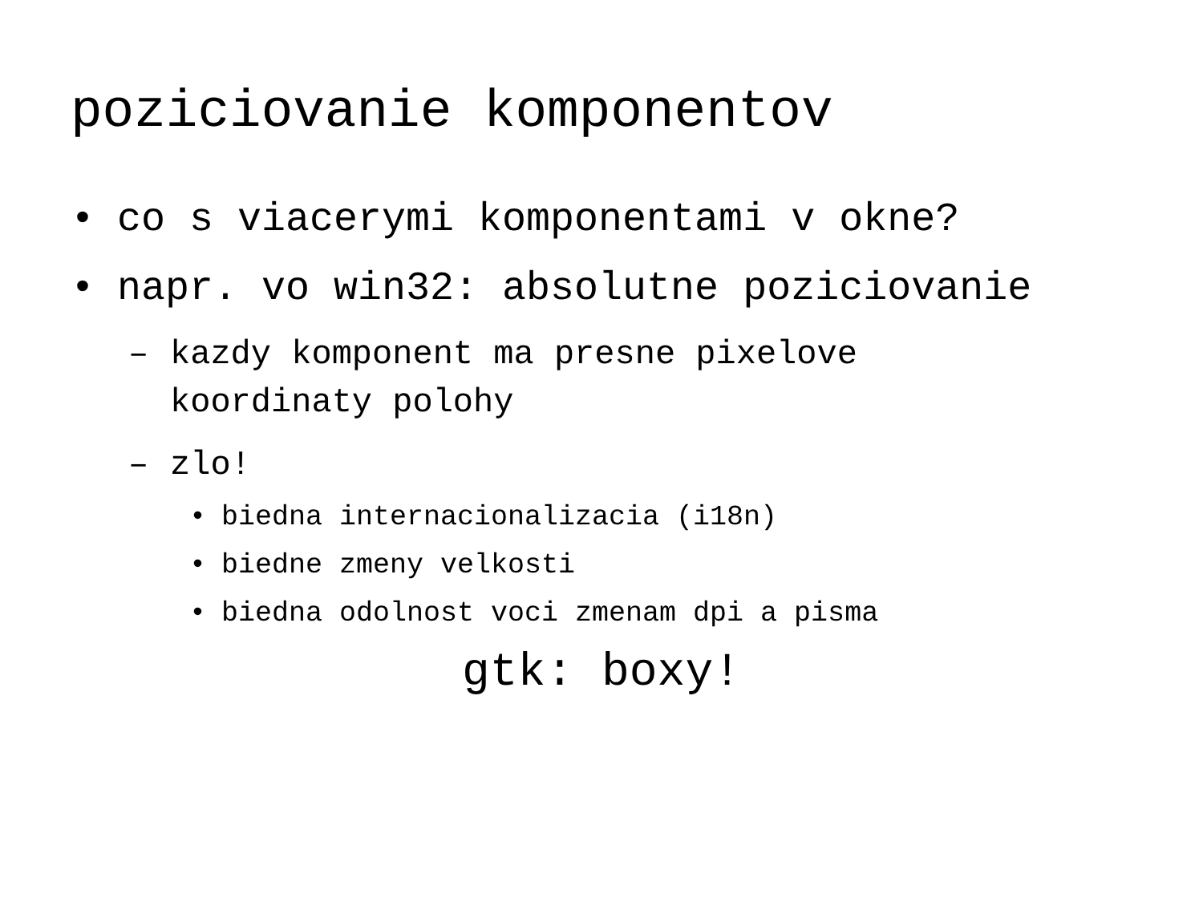poziciovanie komponentov
• co s viacerymi komponentami v okne?
• napr. vo win32: absolutne poziciovanie
– kazdy komponent ma presne pixelove koordinaty polohy
– zlo!
• biedna internacionalizacia (i18n)
• biedne zmeny velkosti
• biedna odolnost voci zmenam dpi a pisma
gtk: boxy!